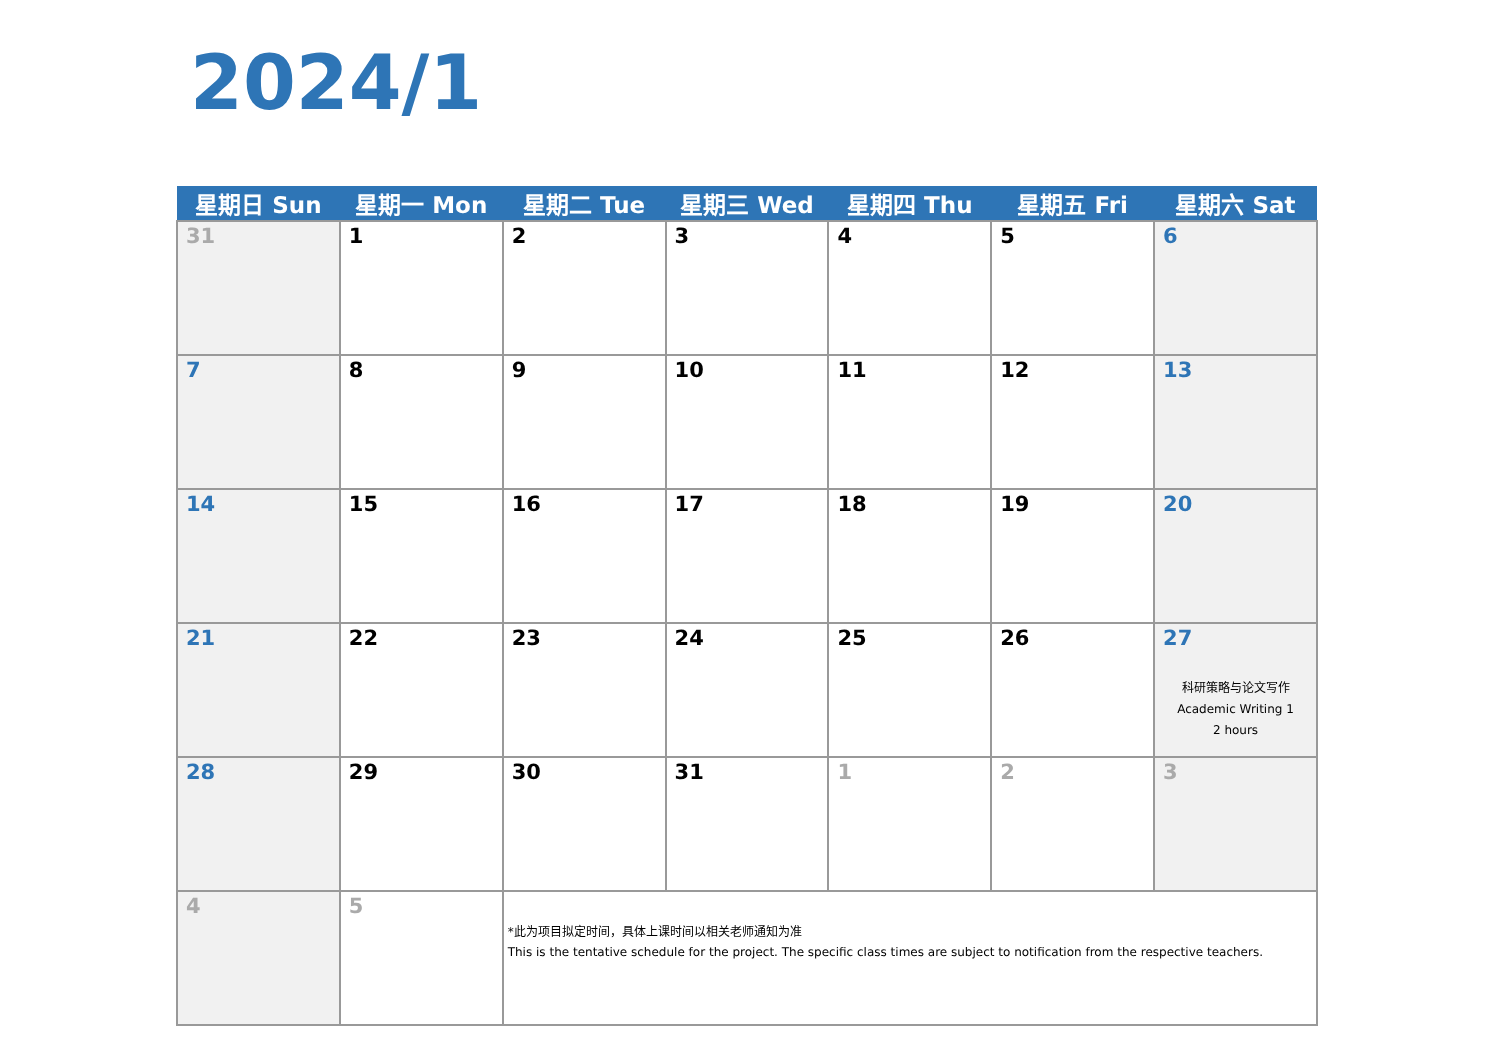2024/1
| 星期日 Sun | 星期一 Mon | 星期二 Tue | 星期三 Wed | 星期四 Thu | 星期五 Fri | 星期六 Sat |
| --- | --- | --- | --- | --- | --- | --- |
| 31 | 1 | 2 | 3 | 4 | 5 | 6 |
| 7 | 8 | 9 | 10 | 11 | 12 | 13 |
| 14 | 15 | 16 | 17 | 18 | 19 | 20 |
| 21 | 22 | 23 | 24 | 25 | 26 | 27 科研策略与论文写作 Academic Writing 1 2 hours |
| 28 | 29 | 30 | 31 | 1 | 2 | 3 |
| 4 | 5 | *此为项目拟定时间，具体上课时间以相关老师通知为准 This is the tentative schedule for the project. The specific class times are subject to notification from the respective teachers. | | | | |